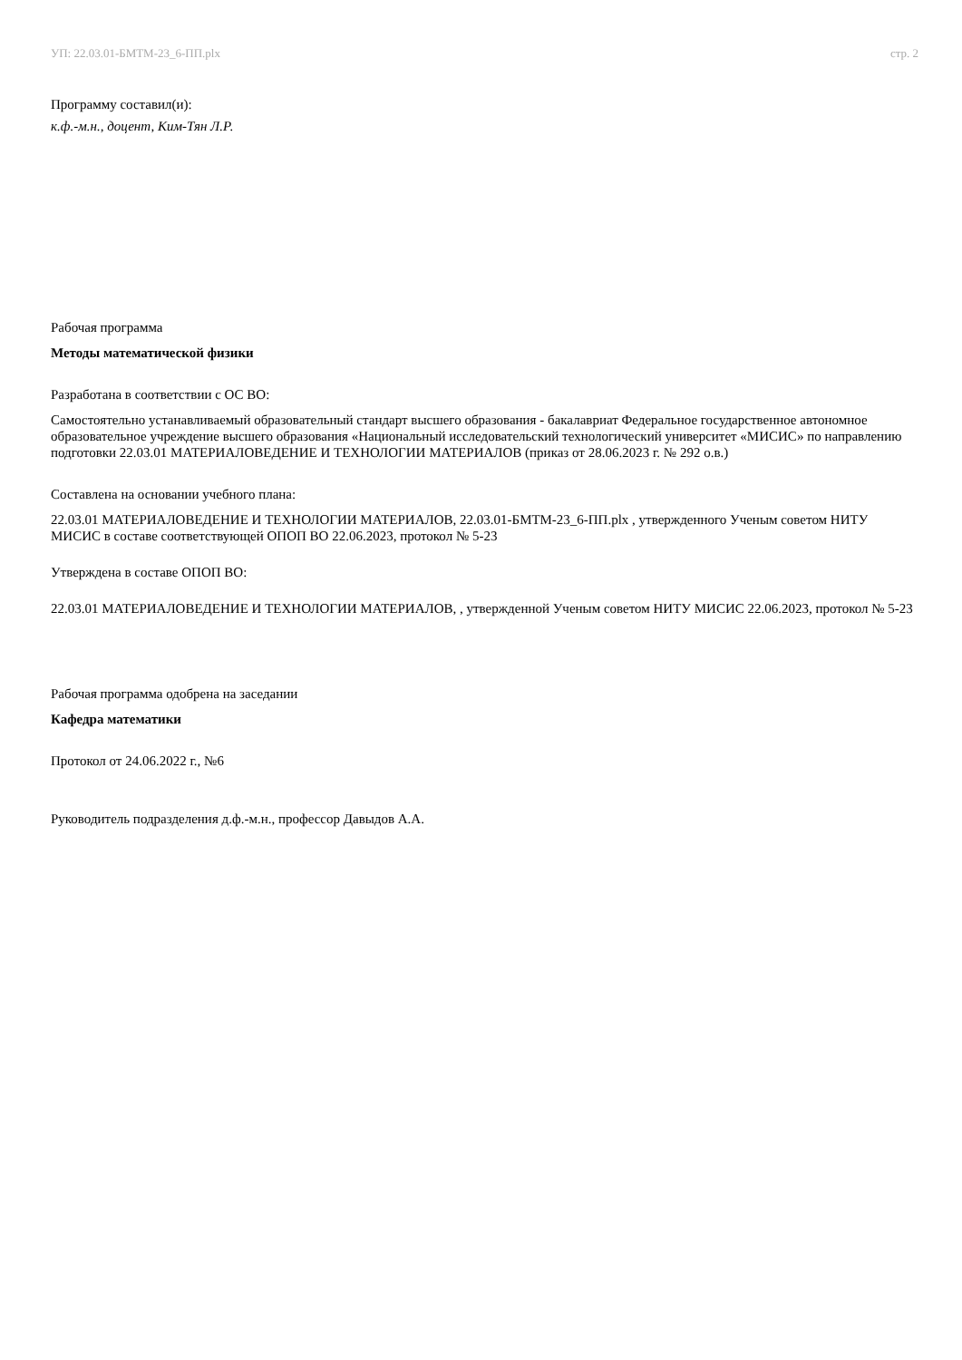УП: 22.03.01-БМТМ-23_6-ПП.plx стр. 2
Программу составил(и):
к.ф.-м.н., доцент, Ким-Тян Л.Р.
Рабочая программа
Методы математической физики
Разработана в соответствии с ОС ВО:
Самостоятельно устанавливаемый образовательный стандарт высшего образования - бакалавриат Федеральное государственное автономное образовательное учреждение высшего образования «Национальный исследовательский технологический университет «МИСИС» по направлению подготовки 22.03.01 МАТЕРИАЛОВЕДЕНИЕ И ТЕХНОЛОГИИ МАТЕРИАЛОВ (приказ от 28.06.2023 г. № 292 о.в.)
Составлена на основании учебного плана:
22.03.01 МАТЕРИАЛОВЕДЕНИЕ И ТЕХНОЛОГИИ МАТЕРИАЛОВ, 22.03.01-БМТМ-23_6-ПП.plx , утвержденного Ученым советом НИТУ МИСИС в составе соответствующей ОПОП ВО 22.06.2023, протокол № 5-23
Утверждена в составе ОПОП ВО:
22.03.01 МАТЕРИАЛОВЕДЕНИЕ И ТЕХНОЛОГИИ МАТЕРИАЛОВ, , утвержденной Ученым советом НИТУ МИСИС 22.06.2023, протокол № 5-23
Рабочая программа одобрена на заседании
Кафедра математики
Протокол от 24.06.2022 г., №6
Руководитель подразделения д.ф.-м.н., профессор Давыдов А.А.